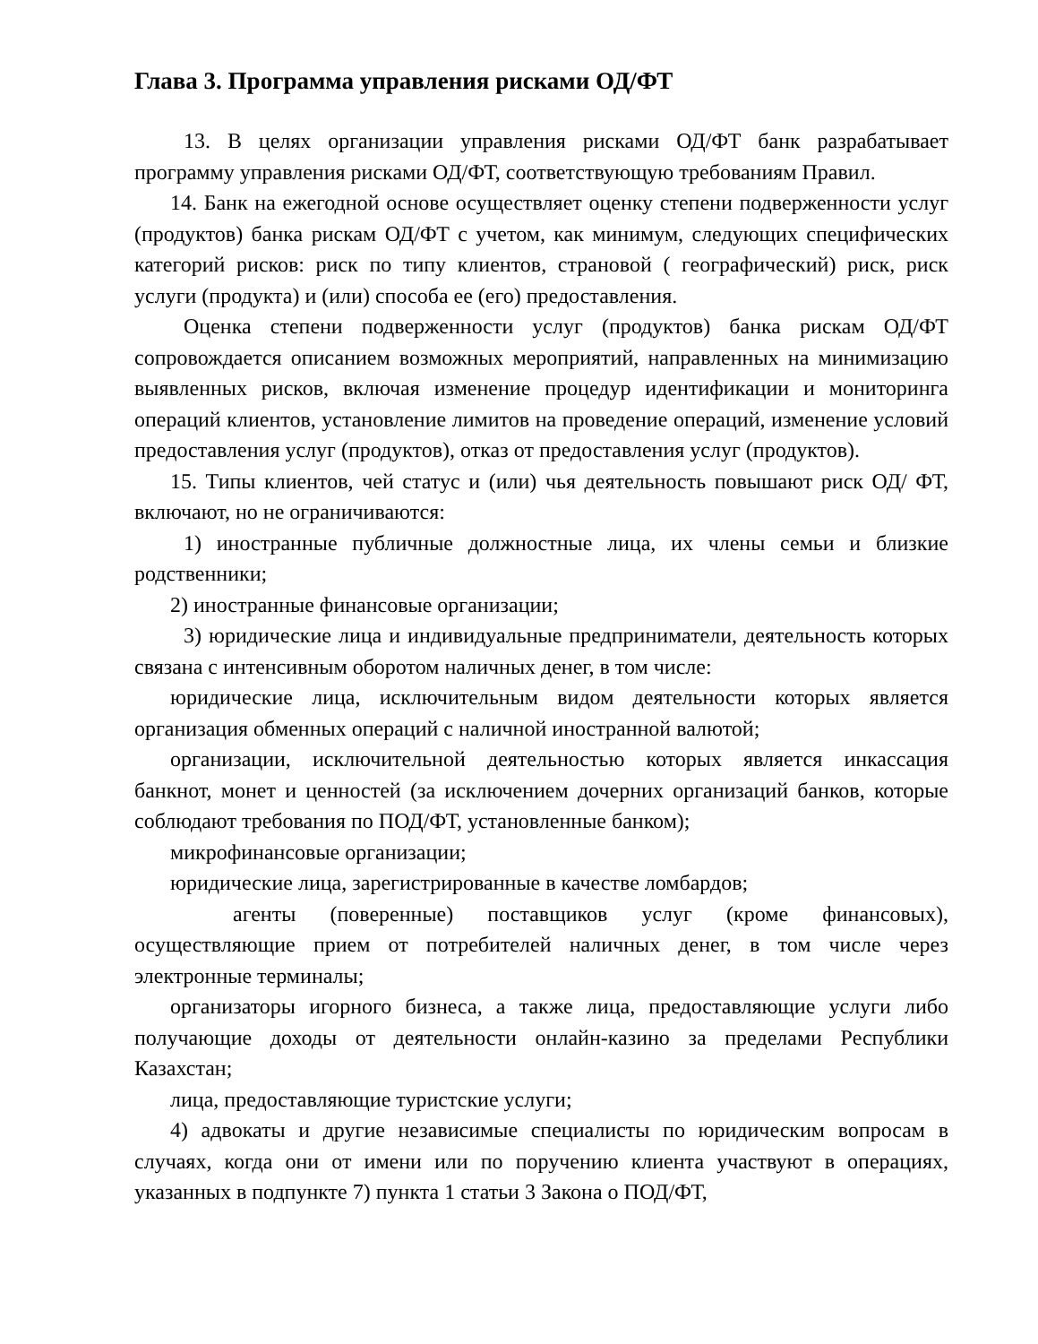Глава 3. Программа управления рисками ОД/ФТ
13. В целях организации управления рисками ОД/ФТ банк разрабатывает программу управления рисками ОД/ФТ, соответствующую требованиям Правил.
14. Банк на ежегодной основе осуществляет оценку степени подверженности услуг (продуктов) банка рискам ОД/ФТ с учетом, как минимум, следующих специфических категорий рисков: риск по типу клиентов, страновой ( географический) риск, риск услуги (продукта) и (или) способа ее (его) предоставления.
Оценка степени подверженности услуг (продуктов) банка рискам ОД/ФТ сопровождается описанием возможных мероприятий, направленных на минимизацию выявленных рисков, включая изменение процедур идентификации и мониторинга операций клиентов, установление лимитов на проведение операций, изменение условий предоставления услуг (продуктов), отказ от предоставления услуг (продуктов).
15. Типы клиентов, чей статус и (или) чья деятельность повышают риск ОД/ ФТ, включают, но не ограничиваются:
1) иностранные публичные должностные лица, их члены семьи и близкие родственники;
2) иностранные финансовые организации;
3) юридические лица и индивидуальные предприниматели, деятельность которых связана с интенсивным оборотом наличных денег, в том числе:
юридические лица, исключительным видом деятельности которых является организация обменных операций с наличной иностранной валютой;
организации, исключительной деятельностью которых является инкассация банкнот, монет и ценностей (за исключением дочерних организаций банков, которые соблюдают требования по ПОД/ФТ, установленные банком);
микрофинансовые организации;
юридические лица, зарегистрированные в качестве ломбардов;
агенты (поверенные) поставщиков услуг (кроме финансовых), осуществляющие прием от потребителей наличных денег, в том числе через электронные терминалы;
организаторы игорного бизнеса, а также лица, предоставляющие услуги либо получающие доходы от деятельности онлайн-казино за пределами Республики Казахстан;
лица, предоставляющие туристские услуги;
4) адвокаты и другие независимые специалисты по юридическим вопросам в случаях, когда они от имени или по поручению клиента участвуют в операциях, указанных в подпункте 7) пункта 1 статьи 3 Закона о ПОД/ФТ,